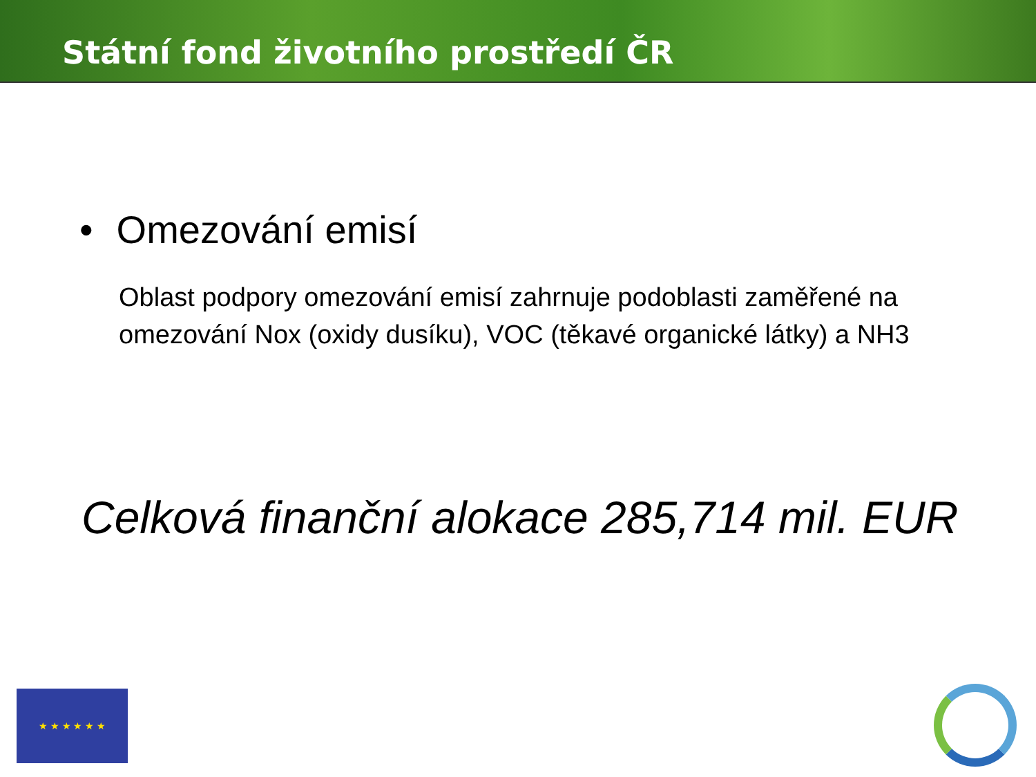Státní fond životního prostředí ČR
• Omezování emisí
Oblast podpory omezování emisí zahrnuje podoblasti zaměřené na omezování Nox (oxidy dusíku), VOC (těkavé organické látky) a NH3
Celková finanční alokace 285,714 mil. EUR
★ ★ ★ ★ ★ ★